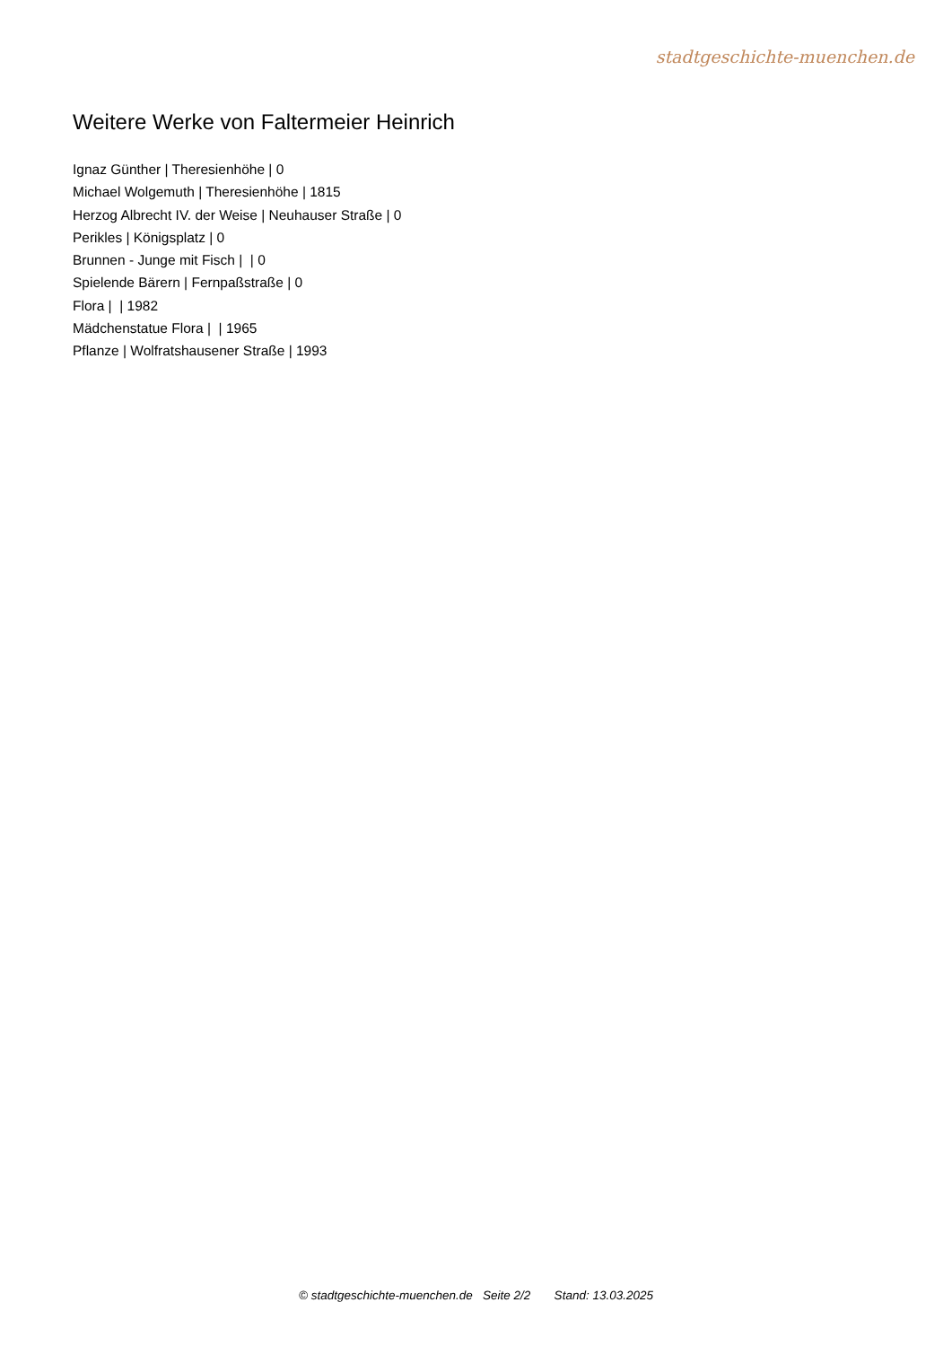stadtgeschichte-muenchen.de
Weitere Werke von Faltermeier Heinrich
Ignaz Günther | Theresienhöhe | 0
Michael Wolgemuth | Theresienhöhe | 1815
Herzog Albrecht IV. der Weise | Neuhauser Straße | 0
Perikles | Königsplatz | 0
Brunnen - Junge mit Fisch | | 0
Spielende Bärern | Fernpaßstraße | 0
Flora | | 1982
Mädchenstatue Flora | | 1965
Pflanze | Wolfratshausener Straße | 1993
© stadtgeschichte-muenchen.de Seite 2/2 Stand: 13.03.2025